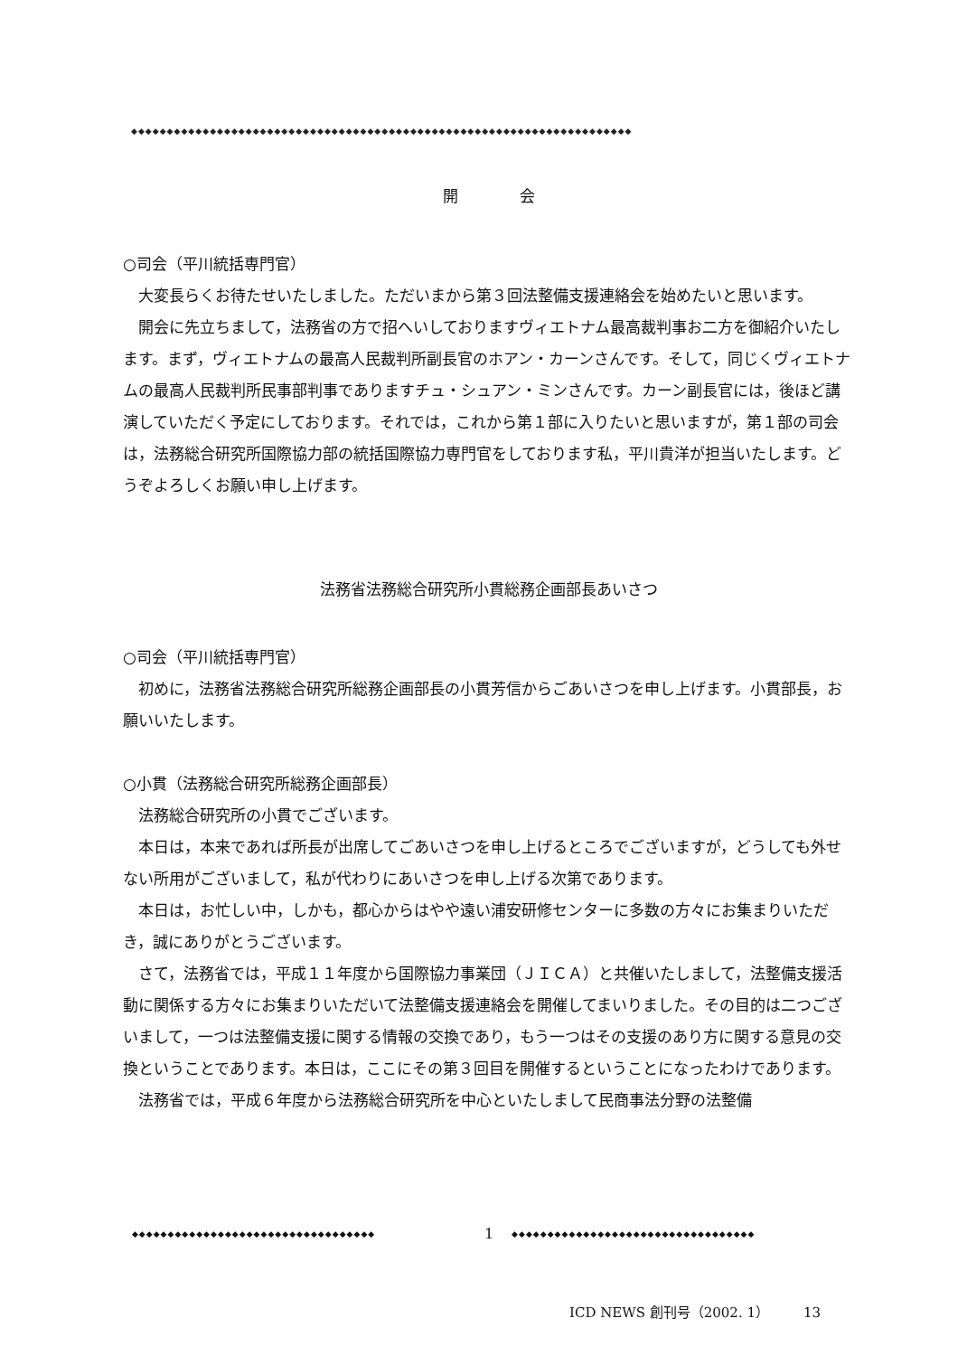◆◆◆◆◆◆◆◆◆◆◆◆◆◆◆◆◆◆◆◆◆◆◆◆◆◆◆◆◆◆◆◆◆◆◆◆◆◆◆◆◆◆◆◆◆◆◆◆◆◆◆◆◆◆◆◆◆◆◆◆◆◆◆◆◆◆◆◆◆◆
開　　　　会
○司会（平川統括専門官）
大変長らくお待たせいたしました。ただいまから第３回法整備支援連絡会を始めたいと思います。
開会に先立ちまして，法務省の方で招へいしておりますヴィエトナム最高裁判事お二方を御紹介いたします。まず，ヴィエトナムの最高人民裁判所副長官のホアン・カーンさんです。そして，同じくヴィエトナムの最高人民裁判所民事部判事でありますチュ・シュアン・ミンさんです。カーン副長官には，後ほど講演していただく予定にしております。それでは，これから第１部に入りたいと思いますが，第１部の司会は，法務総合研究所国際協力部の統括国際協力専門官をしております私，平川貴洋が担当いたします。どうぞよろしくお願い申し上げます。
法務省法務総合研究所小貫総務企画部長あいさつ
○司会（平川統括専門官）
初めに，法務省法務総合研究所総務企画部長の小貫芳信からごあいさつを申し上げます。小貫部長，お願いいたします。
○小貫（法務総合研究所総務企画部長）
法務総合研究所の小貫でございます。
本日は，本来であれば所長が出席してごあいさつを申し上げるところでございますが，どうしても外せない所用がございまして，私が代わりにあいさつを申し上げる次第であります。
本日は，お忙しい中，しかも，都心からはやや遠い浦安研修センターに多数の方々にお集まりいただき，誠にありがとうございます。
さて，法務省では，平成１１年度から国際協力事業団（ＪＩＣＡ）と共催いたしまして，法整備支援活動に関係する方々にお集まりいただいて法整備支援連絡会を開催してまいりました。その目的は二つございまして，一つは法整備支援に関する情報の交換であり，もう一つはその支援のあり方に関する意見の交換ということであります。本日は，ここにその第３回目を開催するということになったわけであります。
法務省では，平成６年度から法務総合研究所を中心といたしまして民商事法分野の法整備
◆◆◆◆◆◆◆◆◆◆◆◆◆◆◆◆◆◆◆◆◆◆◆◆◆◆◆◆◆◆◆◆◆◆ 1 ◆◆◆◆◆◆◆◆◆◆◆◆◆◆◆◆◆◆◆◆◆◆◆◆◆◆◆◆◆◆◆◆◆◆
ICD NEWS 創刊号（2002. 1）　　　13